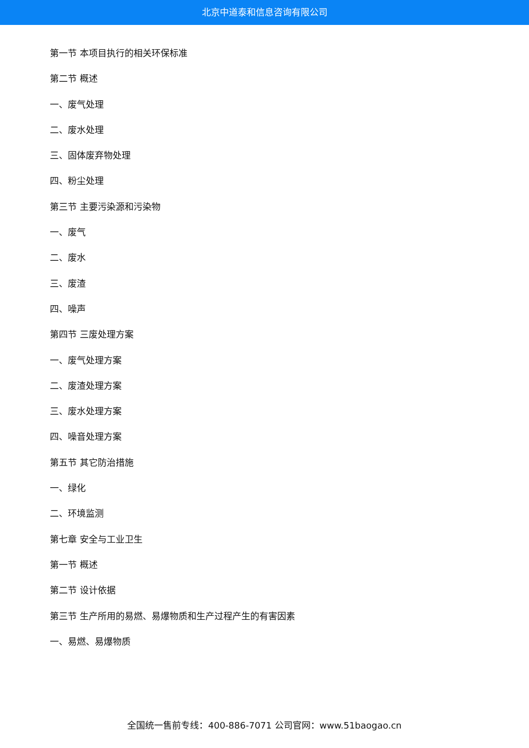北京中道泰和信息咨询有限公司
第一节 本项目执行的相关环保标准
第二节 概述
一、废气处理
二、废水处理
三、固体废弃物处理
四、粉尘处理
第三节 主要污染源和污染物
一、废气
二、废水
三、废渣
四、噪声
第四节 三废处理方案
一、废气处理方案
二、废渣处理方案
三、废水处理方案
四、噪音处理方案
第五节 其它防治措施
一、绿化
二、环境监测
第七章 安全与工业卫生
第一节 概述
第二节 设计依据
第三节 生产所用的易燃、易爆物质和生产过程产生的有害因素
一、易燃、易爆物质
全国统一售前专线：400-886-7071 公司官网：www.51baogao.cn